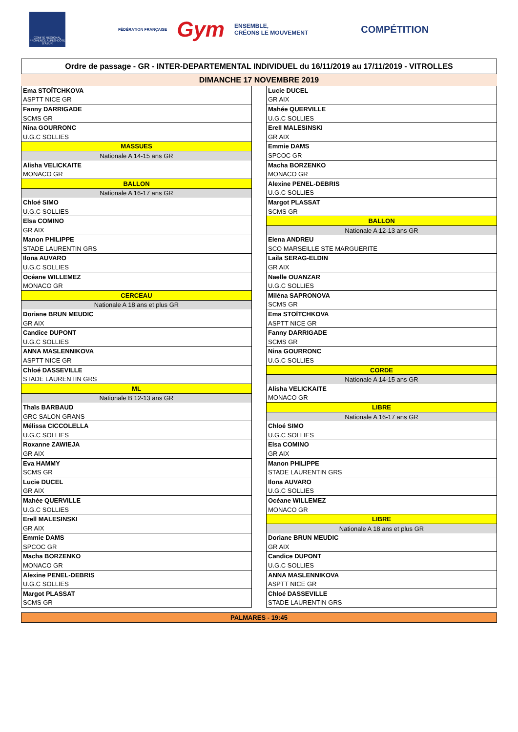COMITÉ RÉGIONAL PROVENCE ALPES-CÔTE D'AZUR
FÉDÉRATION FRANÇAISE Gym ENSEMBLE,
CRÉONS LE MOUVEMENT
COMPÉTITION
Ordre de passage - GR - INTER-DEPARTEMENTAL INDIVIDUEL du 16/11/2019 au 17/11/2019 - VITROLLES
DIMANCHE 17 NOVEMBRE 2019
| Ema STOÏTCHKOVA |
| ASPTT NICE GR |
| Fanny DARRIGADE |
| SCMS GR |
| Nina GOURRONC |
| U.G.C SOLLIES |
| MASSUES |
| Nationale A 14-15 ans GR |
| Alisha VELICKAITE |
| MONACO GR |
| BALLON |
| Nationale A 16-17 ans GR |
| Chloé SIMO |
| U.G.C SOLLIES |
| Elsa COMINO |
| GR AIX |
| Manon PHILIPPE |
| STADE LAURENTIN GRS |
| Ilona AUVARO |
| U.G.C SOLLIES |
| Océane WILLEMEZ |
| MONACO GR |
| CERCEAU |
| Nationale A 18 ans et plus GR |
| Doriane BRUN MEUDIC |
| GR AIX |
| Candice DUPONT |
| U.G.C SOLLIES |
| ANNA MASLENNIKOVA |
| ASPTT NICE GR |
| Chloé DASSEVILLE |
| STADE LAURENTIN GRS |
| ML |
| Nationale B 12-13 ans GR |
| Thaïs BARBAUD |
| GRC SALON GRANS |
| Mélissa CICCOLELLA |
| U.G.C SOLLIES |
| Roxanne ZAWIEJA |
| GR AIX |
| Eva HAMMY |
| SCMS GR |
| Lucie DUCEL |
| GR AIX |
| Mahée QUERVILLE |
| U.G.C SOLLIES |
| Erell MALESINSKI |
| GR AIX |
| Emmie DAMS |
| SPCOC GR |
| Macha BORZENKO |
| MONACO GR |
| Alexine PENEL-DEBRIS |
| U.G.C SOLLIES |
| Margot PLASSAT |
| SCMS GR |
| Lucie DUCEL |
| GR AIX |
| Mahée QUERVILLE |
| U.G.C SOLLIES |
| Erell MALESINSKI |
| GR AIX |
| Emmie DAMS |
| SPCOC GR |
| Macha BORZENKO |
| MONACO GR |
| Alexine PENEL-DEBRIS |
| U.G.C SOLLIES |
| Margot PLASSAT |
| SCMS GR |
| BALLON |
| Nationale A 12-13 ans GR |
| Elena ANDREU |
| SCO MARSEILLE STE MARGUERITE |
| Laila SERAG-ELDIN |
| GR AIX |
| Naelle OUANZAR |
| U.G.C SOLLIES |
| Miléna SAPRONOVA |
| SCMS GR |
| Ema STOÏTCHKOVA |
| ASPTT NICE GR |
| Fanny DARRIGADE |
| SCMS GR |
| Nina GOURRONC |
| U.G.C SOLLIES |
| CORDE |
| Nationale A 14-15 ans GR |
| Alisha VELICKAITE |
| MONACO GR |
| LIBRE |
| Nationale A 16-17 ans GR |
| Chloé SIMO |
| U.G.C SOLLIES |
| Elsa COMINO |
| GR AIX |
| Manon PHILIPPE |
| STADE LAURENTIN GRS |
| Ilona AUVARO |
| U.G.C SOLLIES |
| Océane WILLEMEZ |
| MONACO GR |
| LIBRE |
| Nationale A 18 ans et plus GR |
| Doriane BRUN MEUDIC |
| GR AIX |
| Candice DUPONT |
| U.G.C SOLLIES |
| ANNA MASLENNIKOVA |
| ASPTT NICE GR |
| Chloé DASSEVILLE |
| STADE LAURENTIN GRS |
PALMARES - 19:45